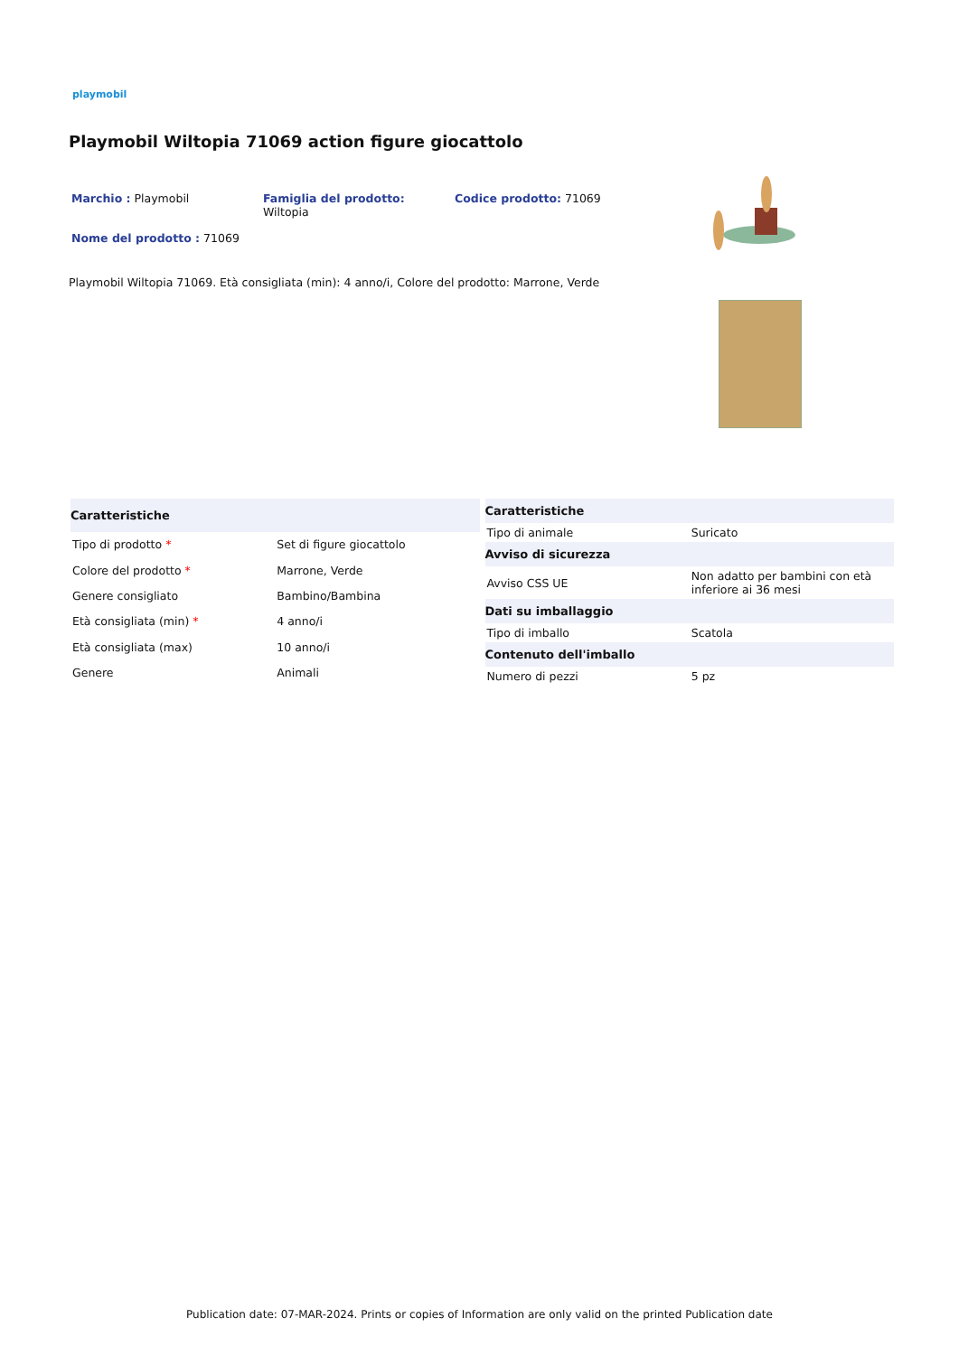playmobil
Playmobil Wiltopia 71069 action figure giocattolo
Marchio : Playmobil Famiglia del prodotto:
Wiltopia
Codice prodotto: 71069
Nome del prodotto : 71069
Playmobil Wiltopia 71069. Età consigliata (min): 4 anno/i, Colore del prodotto: Marrone, Verde
| Caratteristiche | |
| --- | --- |
| Tipo di prodotto * | Set di figure giocattolo |
| Colore del prodotto * | Marrone, Verde |
| Genere consigliato | Bambino/Bambina |
| Età consigliata (min) * | 4 anno/i |
| Età consigliata (max) | 10 anno/i |
| Genere | Animali |
| Caratteristiche | |
| --- | --- |
| Tipo di animale | Suricato |
| Avviso di sicurezza | |
| Avviso CSS UE | Non adatto per bambini con età inferiore ai 36 mesi |
| Dati su imballaggio | |
| Tipo di imballo | Scatola |
| Contenuto dell'imballo | |
| Numero di pezzi | 5 pz |
Publication date: 07-MAR-2024. Prints or copies of Information are only valid on the printed Publication date